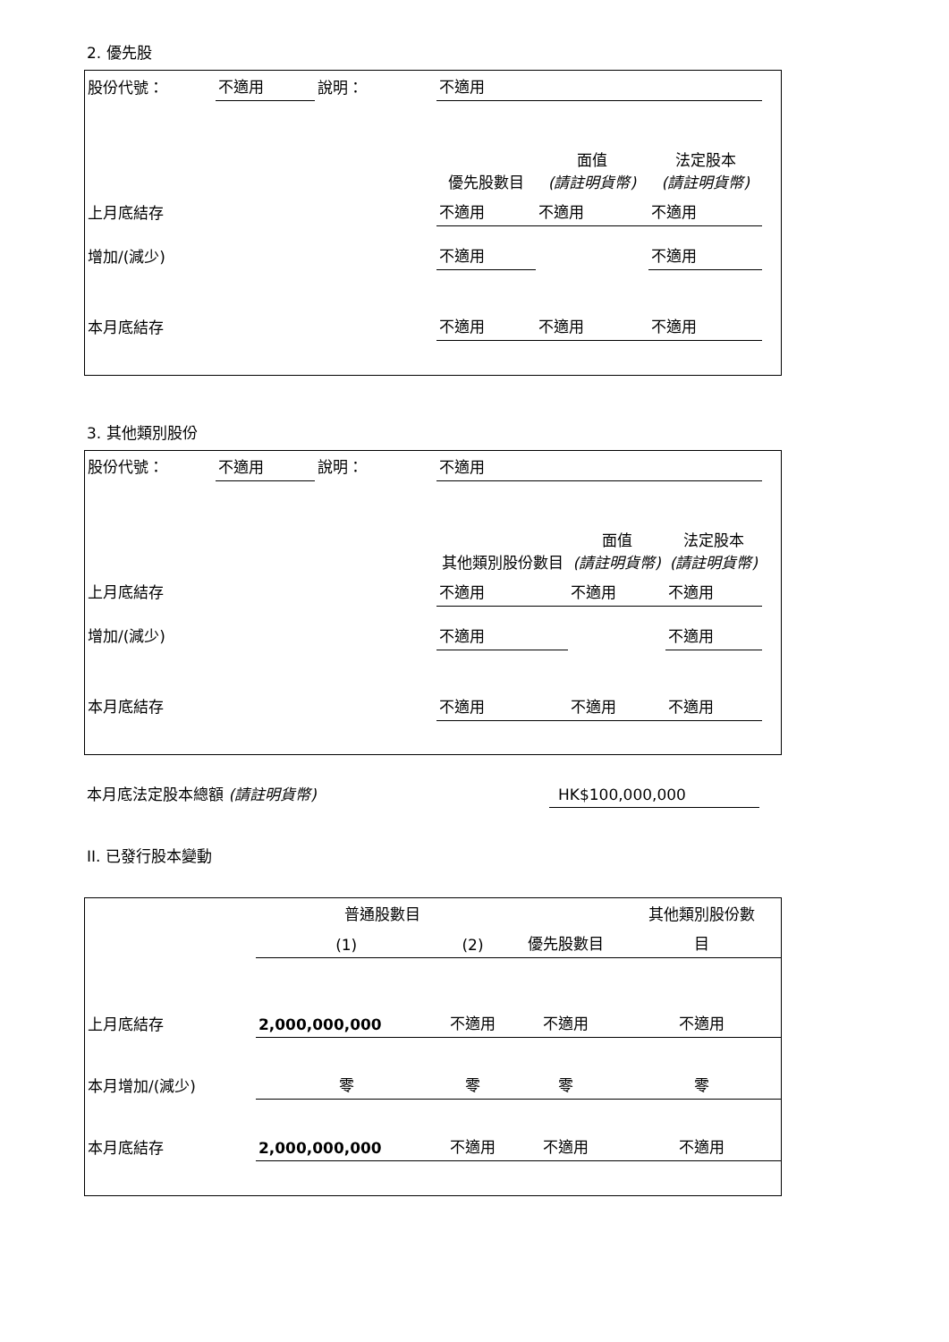2. 優先股
| 股份代號： | 不適用 | 說明： | 不適用 | | | |
| | | | 優先股數目 | 面值 (請註明貨幣) | 法定股本 (請註明貨幣) | |
| 上月底結存 | | | 不適用 | 不適用 | 不適用 | |
| 增加/(減少) | | | 不適用 | | 不適用 | |
| 本月底結存 | | | 不適用 | 不適用 | 不適用 | |
3. 其他類別股份
| 股份代號： | 不適用 | 說明： | 不適用 | | | |
| | | | 其他類別股份數目 | 面值 (請註明貨幣) | 法定股本 (請註明貨幣) | |
| 上月底結存 | | | 不適用 | 不適用 | 不適用 | |
| 增加/(減少) | | | 不適用 | | 不適用 | |
| 本月底結存 | | | 不適用 | 不適用 | 不適用 | |
本月底法定股本總額 (請註明貨幣)
HK$100,000,000
II. 已發行股本變動
| | 普通股數目 | | | 其他類別股份數 |
| | (1) | (2) | 優先股數目 | 目 |
| 上月底結存 | 2,000,000,000 | 不適用 | 不適用 | 不適用 |
| 本月增加/(減少) | 零 | 零 | 零 | 零 |
| 本月底結存 | 2,000,000,000 | 不適用 | 不適用 | 不適用 |